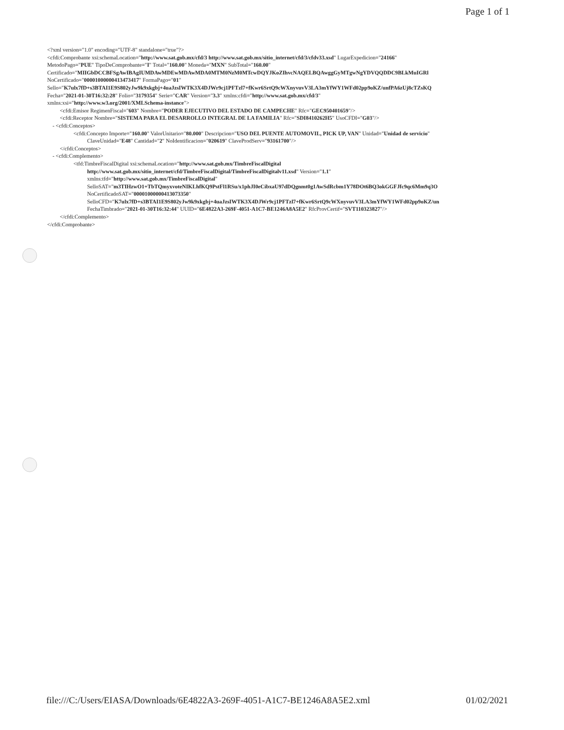Page 1 of 1
<?xml version="1.0" encoding="UTF-8" standalone="true"?>
<cfdi:Comprobante xsi:schemaLocation="http://www.sat.gob.mx/cfd/3 http://www.sat.gob.mx/sitio_internet/cfd/3/cfdv33.xsd" LugarExpedicion="24166"
MetodoPago="PUE" TipoDeComprobante="I" Total="160.00" Moneda="MXN" SubTotal="160.00"
Certificado="MIIGbDCCBFSgAwIBAgIUMDAwMDEwMDAwMDA0MTM0NzM0MTcwDQYJKoZIhvcNAQELBQAwggGyMTgwNgYDVQQDDC9BLkMuIGRl
NoCertificado="00001000000413473417" FormaPago="01"
Sello="K7ulx7fD+s3BTAI1E9S802yJw9k9xkgbj+4uaJzsIWTK3X4DJWr9cj1PFTzl7+fKwr6SrtQ9cWXnyvuvV3LA3mYfWY1WFd02pp9oKZ/unfPA6zUj8cTZsKQ
Fecha="2021-01-30T16:32:28" Folio="3179354" Serie="CAR" Version="3.3" xmlns:cfdi="http://www.sat.gob.mx/cfd/3"
xmlns:xsi="http://www.w3.org/2001/XMLSchema-instance">
<cfdi:Emisor RegimenFiscal="603" Nombre="PODER EJECUTIVO DEL ESTADO DE CAMPECHE" Rfc="GEC950401659"/>
<cfdi:Receptor Nombre="SISTEMA PARA EL DESARROLLO INTEGRAL DE LA FAMILIA" Rfc="SDI8410262H5" UsoCFDI="G03"/>
- <cfdi:Conceptos>
<cfdi:Concepto Importe="160.00" ValorUnitario="80.000" Descripcion="USO DEL PUENTE AUTOMOVIL, PICK UP, VAN" Unidad="Unidad de servicio"
ClaveUnidad="E48" Cantidad="2" NoIdentificacion="020619" ClaveProdServ="93161700"/>
</cfdi:Conceptos>
- <cfdi:Complemento>
<tfd:TimbreFiscalDigital xsi:schemaLocation="http://www.sat.gob.mx/TimbreFiscalDigital
http://www.sat.gob.mx/sitio_internet/cfd/TimbreFiscalDigital/TimbreFiscalDigitalv11.xsd" Version="1.1"
xmlns:tfd="http://www.sat.gob.mx/TimbreFiscalDigital"
SelloSAT="m3TIHzwO1+TbTQmyxvoteNIKLhfKQ9PstFl1RSu/x1phJI0eCibxaU97dDQgnmt0g1AwSdRcbm1Y78DOt6BQ3okGGFJfc9qc6Mm9q3O
NoCertificadoSAT="00001000000413073350"
SelloCFD="K7ulx7fD+s3BTAI1E9S802yJw9k9xkgbj+4uaJzsIWTK3X4DJWr9cj1PFTzl7+fKwr6SrtQ9cWXnyvuvV3LA3mYfWY1WFd02pp9oKZ/un
FechaTimbrado="2021-01-30T16:32:44" UUID="6E4822A3-269F-4051-A1C7-BE1246A8A5E2" RfcProvCertif="SVT110323827"/>
</cfdi:Complemento>
</cfdi:Comprobante>
file:///C:/Users/EIASA/Downloads/6E4822A3-269F-4051-A1C7-BE1246A8A5E2.xml 01/02/2021